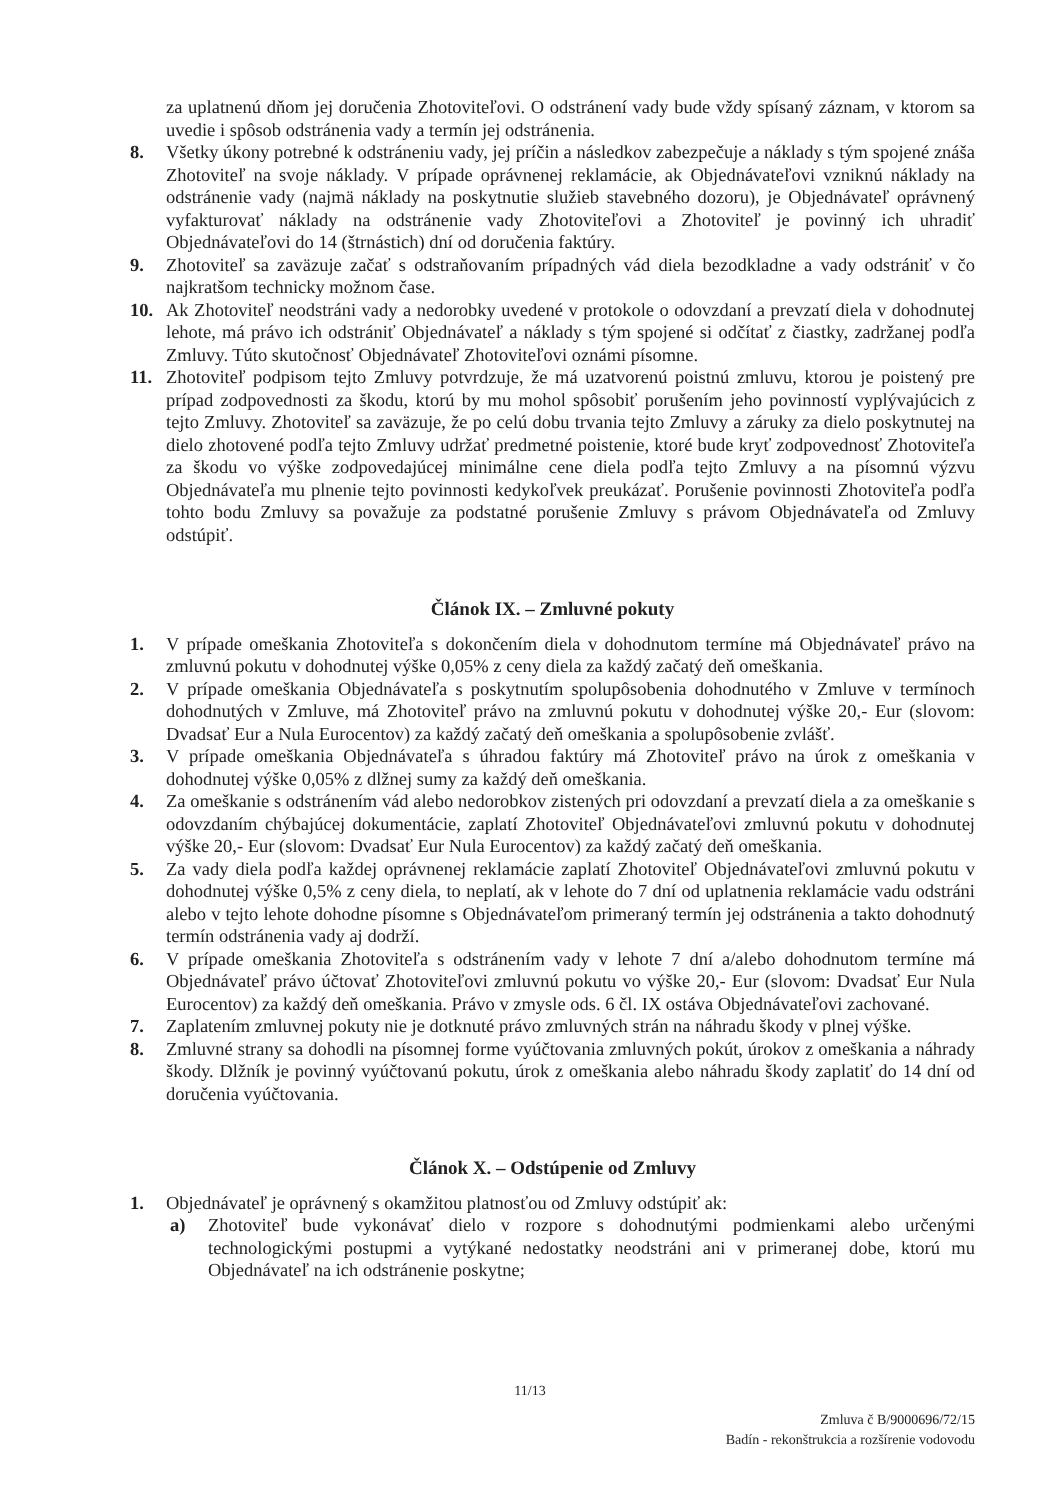za uplatnenú dňom jej doručenia Zhotoviteľovi. O odstránení vady bude vždy spísaný záznam, v ktorom sa uvedie i spôsob odstránenia vady a termín jej odstránenia.
8. Všetky úkony potrebné k odstráneniu vady, jej príčin a následkov zabezpečuje a náklady s tým spojené znáša Zhotoviteľ na svoje náklady. V prípade oprávnenej reklamácie, ak Objednávateľovi vzniknú náklady na odstránenie vady (najmä náklady na poskytnutie služieb stavebného dozoru), je Objednávateľ oprávnený vyfakturovať náklady na odstránenie vady Zhotoviteľovi a Zhotoviteľ je povinný ich uhradiť Objednávateľovi do 14 (štrnástich) dní od doručenia faktúry.
9. Zhotoviteľ sa zaväzuje začať s odstraňovaním prípadných vád diela bezodkladne a vady odstrániť v čo najkratšom technicky možnom čase.
10. Ak Zhotoviteľ neodstráni vady a nedorobky uvedené v protokole o odovzdaní a prevzatí diela v dohodnutej lehote, má právo ich odstrániť Objednávateľ a náklady s tým spojené si odčítať z čiastky, zadržanej podľa Zmluvy. Túto skutočnosť Objednávateľ Zhotoviteľovi oznámi písomne.
11. Zhotoviteľ podpisom tejto Zmluvy potvrdzuje, že má uzatvorenú poistnú zmluvu, ktorou je poistený pre prípad zodpovednosti za škodu, ktorú by mu mohol spôsobiť porušením jeho povinností vyplývajúcich z tejto Zmluvy. Zhotoviteľ sa zaväzuje, že po celú dobu trvania tejto Zmluvy a záruky za dielo poskytnutej na dielo zhotovené podľa tejto Zmluvy udržať predmetné poistenie, ktoré bude kryť zodpovednosť Zhotoviteľa za škodu vo výške zodpovedajúcej minimálne cene diela podľa tejto Zmluvy a na písomnú výzvu Objednávateľa mu plnenie tejto povinnosti kedykoľvek preukázať. Porušenie povinnosti Zhotoviteľa podľa tohto bodu Zmluvy sa považuje za podstatné porušenie Zmluvy s právom Objednávateľa od Zmluvy odstúpiť.
Článok IX. – Zmluvné pokuty
1. V prípade omeškania Zhotoviteľa s dokončením diela v dohodnutom termíne má Objednávateľ právo na zmluvnú pokutu v dohodnutej výške 0,05% z ceny diela za každý začatý deň omeškania.
2. V prípade omeškania Objednávateľa s poskytnutím spolupôsobenia dohodnutého v Zmluve v termínoch dohodnutých v Zmluve, má Zhotoviteľ právo na zmluvnú pokutu v dohodnutej výške 20,- Eur (slovom: Dvadsať Eur a Nula Eurocentov) za každý začatý deň omeškania a spolupôsobenie zvlášť.
3. V prípade omeškania Objednávateľa s úhradou faktúry má Zhotoviteľ právo na úrok z omeškania v dohodnutej výške 0,05% z dlžnej sumy za každý deň omeškania.
4. Za omeškanie s odstránením vád alebo nedorobkov zistených pri odovzdaní a prevzatí diela a za omeškanie s odovzdaním chýbajúcej dokumentácie, zaplatí Zhotoviteľ Objednávateľovi zmluvnú pokutu v dohodnutej výške 20,- Eur (slovom: Dvadsať Eur Nula Eurocentov) za každý začatý deň omeškania.
5. Za vady diela podľa každej oprávnenej reklamácie zaplatí Zhotoviteľ Objednávateľovi zmluvnú pokutu v dohodnutej výške 0,5% z ceny diela, to neplatí, ak v lehote do 7 dní od uplatnenia reklamácie vadu odstráni alebo v tejto lehote dohodne písomne s Objednávateľom primeraný termín jej odstránenia a takto dohodnutý termín odstránenia vady aj dodrží.
6. V prípade omeškania Zhotoviteľa s odstránením vady v lehote 7 dní a/alebo dohodnutom termíne má Objednávateľ právo účtovať Zhotoviteľovi zmluvnú pokutu vo výške 20,- Eur (slovom: Dvadsať Eur Nula Eurocentov) za každý deň omeškania. Právo v zmysle ods. 6 čl. IX ostáva Objednávateľovi zachované.
7. Zaplatením zmluvnej pokuty nie je dotknuté právo zmluvných strán na náhradu škody v plnej výške.
8. Zmluvné strany sa dohodli na písomnej forme vyúčtovania zmluvných pokút, úrokov z omeškania a náhrady škody. Dlžník je povinný vyúčtovanú pokutu, úrok z omeškania alebo náhradu škody zaplatiť do 14 dní od doručenia vyúčtovania.
Článok X. – Odstúpenie od Zmluvy
1. Objednávateľ je oprávnený s okamžitou platnosťou od Zmluvy odstúpiť ak:
a) Zhotoviteľ bude vykonávať dielo v rozpore s dohodnutými podmienkami alebo určenými technologickými postupmi a vytýkané nedostatky neodstráni ani v primeranej dobe, ktorú mu Objednávateľ na ich odstránenie poskytne;
11/13
Zmluva č B/9000696/72/15
Badín - rekonštrukcia a rozšírenie vodovodu